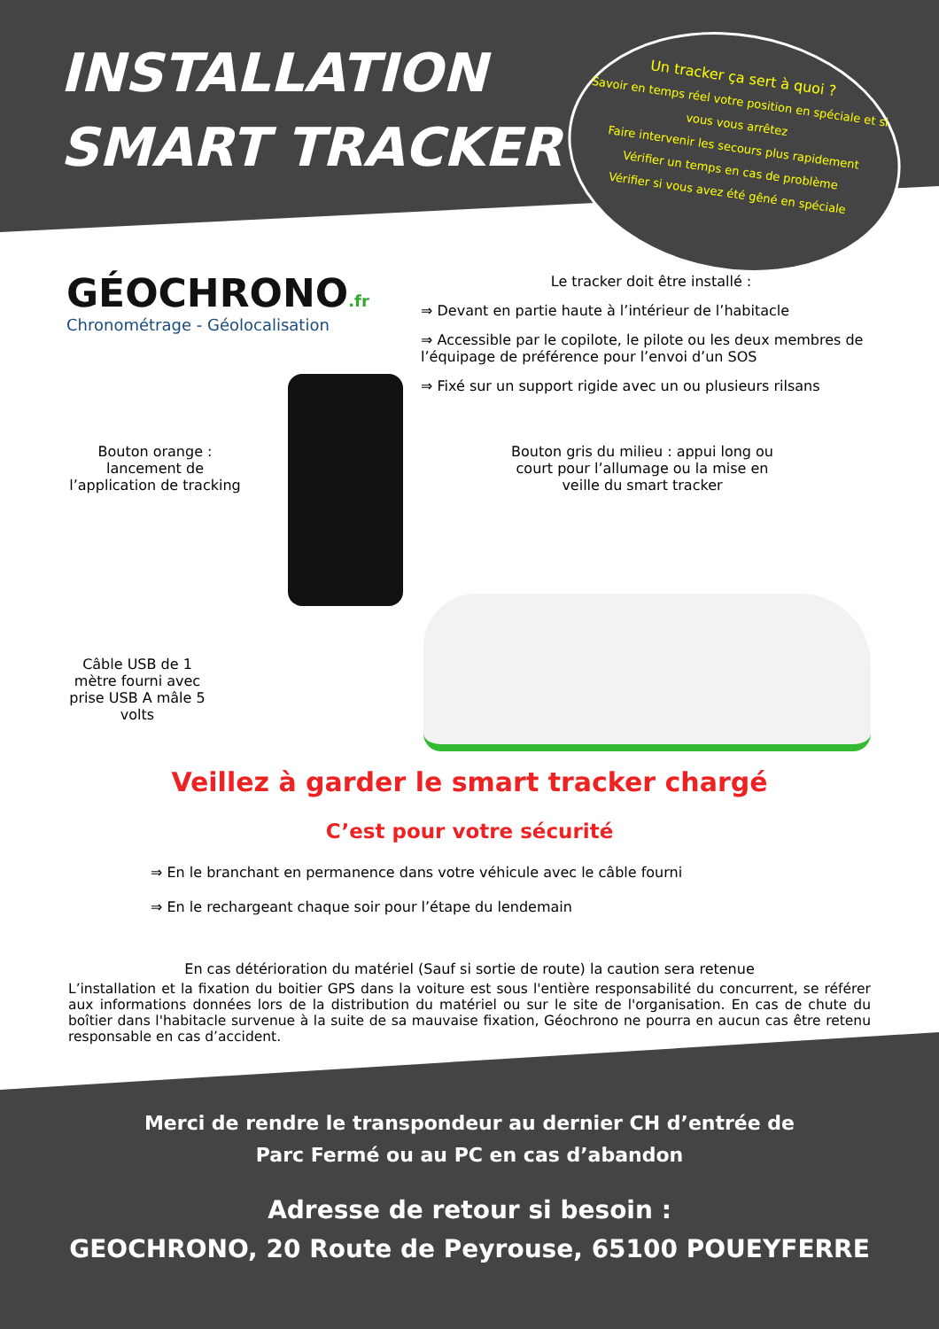INSTALLATION
SMART TRACKER
Un tracker ça sert à quoi ?
Savoir en temps réel votre position en spéciale et si vous vous arrêtez
Faire intervenir les secours plus rapidement
Vérifier un temps en cas de problème
Vérifier si vous avez été gêné en spéciale
GÉOCHRONO.fr
Chronométrage - Géolocalisation
Le tracker doit être installé :
⇒ Devant en partie haute à l’intérieur de l’habitacle
⇒ Accessible par le copilote, le pilote ou les deux membres de l’équipage de préférence pour l’envoi d’un SOS
⇒ Fixé sur un support rigide avec un ou plusieurs rilsans
Bouton orange : lancement de l’application de tracking
Bouton gris du milieu : appui long ou court pour l’allumage ou la mise en veille du smart tracker
Câble USB de 1 mètre fourni avec prise USB A mâle 5 volts
Veillez à garder le smart tracker chargé
C’est pour votre sécurité
⇒ En le branchant en permanence dans votre véhicule avec le câble fourni
⇒ En le rechargeant chaque soir pour l’étape du lendemain
En cas détérioration du matériel (Sauf si sortie de route) la caution sera retenue
L’installation et la fixation du boitier GPS dans la voiture est sous l'entière responsabilité du concurrent, se référer aux informations données lors de la distribution du matériel ou sur le site de l'organisation. En cas de chute du boîtier dans l'habitacle survenue à la suite de sa mauvaise fixation, Géochrono ne pourra en aucun cas être retenu responsable en cas d’accident.
Merci de rendre le transpondeur au dernier CH d’entrée de
Parc Fermé ou au PC en cas d’abandon
Adresse de retour si besoin :
GEOCHRONO, 20 Route de Peyrouse, 65100 POUEYFERRE